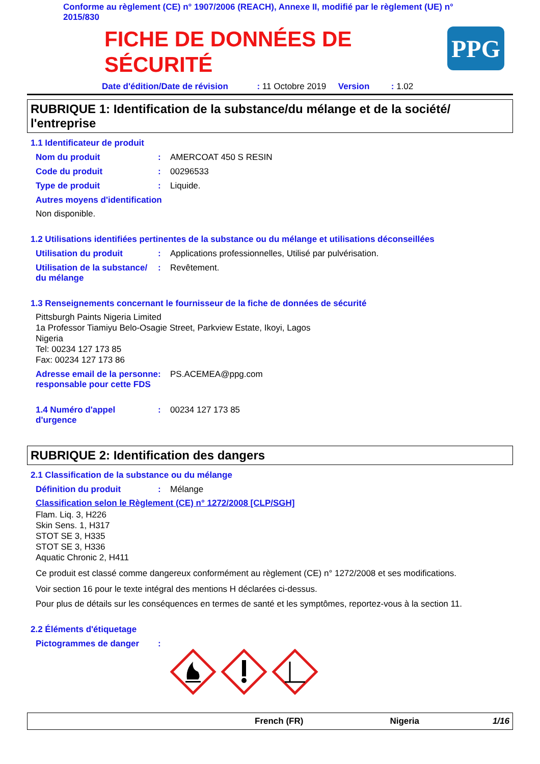Conforme au règlement (CE) n° 1907/2006 (REACH), Annexe II, modifié par le règlement (UE) n° 2015/830
FICHE DE DONNÉES DE
SÉCURITÉ
PPG
Date d'édition/Date de révision : 11 Octobre 2019 Version : 1.02
RUBRIQUE 1: Identification de la substance/du mélange et de la société/ l'entreprise
1.1 Identificateur de produit
Nom du produit : AMERCOAT 450 S RESIN
Code du produit : 00296533
Type de produit : Liquide.
Autres moyens d'identification
Non disponible.
1.2 Utilisations identifiées pertinentes de la substance ou du mélange et utilisations déconseillées
Utilisation du produit : Applications professionnelles, Utilisé par pulvérisation.
Utilisation de la substance/ du mélange
: Revêtement.
1.3 Renseignements concernant le fournisseur de la fiche de données de sécurité
Pittsburgh Paints Nigeria Limited
1a Professor Tiamiyu Belo-Osagie Street, Parkview Estate, Ikoyi, Lagos
Nigeria
Tel: 00234 127 173 85
Fax: 00234 127 173 86
Adresse email de la personne responsable pour cette FDS
: PS.ACEMEA@ppg.com
1.4 Numéro d'appel d'urgence
: 00234 127 173 85
RUBRIQUE 2: Identification des dangers
2.1 Classification de la substance ou du mélange
Définition du produit : Mélange
Classification selon le Règlement (CE) n° 1272/2008 [CLP/SGH]
Flam. Liq. 3, H226
Skin Sens. 1, H317
STOT SE 3, H335
STOT SE 3, H336
Aquatic Chronic 2, H411
Ce produit est classé comme dangereux conformément au règlement (CE) n° 1272/2008 et ses modifications.
Voir section 16 pour le texte intégral des mentions H déclarées ci-dessus.
Pour plus de détails sur les conséquences en termes de santé et les symptômes, reportez-vous à la section 11.
2.2 Éléments d'étiquetage
Pictogrammes de danger :
French (FR) Nigeria 1/16